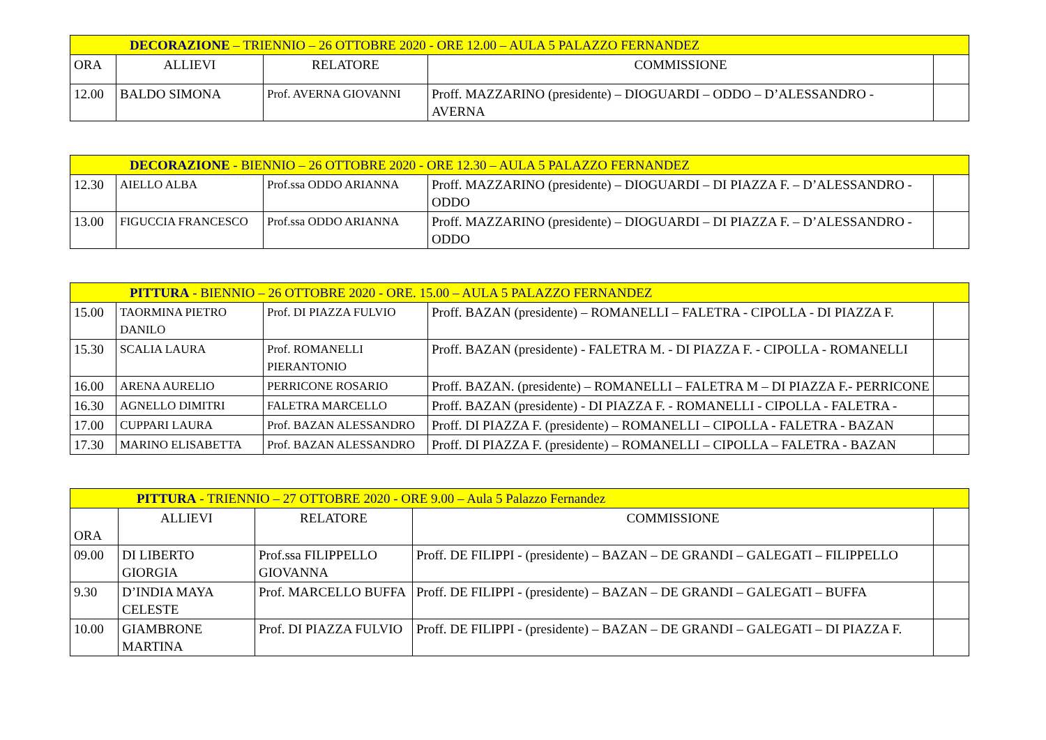| DECORAZIONE – TRIENNIO – 26 OTTOBRE 2020 - ORE 12.00 – AULA 5 PALAZZO FERNANDEZ | | | | |
| --- | --- | --- | --- | --- |
| ORA | ALLIEVI | RELATORE | COMMISSIONE | |
| 12.00 | BALDO SIMONA | Prof. AVERNA GIOVANNI | Proff. MAZZARINO (presidente) – DIOGUARDI – ODDO – D’ALESSANDRO - AVERNA | |
| DECORAZIONE - BIENNIO – 26 OTTOBRE 2020 - ORE 12.30 – AULA 5 PALAZZO FERNANDEZ | | | | |
| --- | --- | --- | --- | --- |
| 12.30 | AIELLO ALBA | Prof.ssa ODDO ARIANNA | Proff. MAZZARINO (presidente) – DIOGUARDI – DI PIAZZA F. – D’ALESSANDRO - ODDO | |
| 13.00 | FIGUCCIA FRANCESCO | Prof.ssa ODDO ARIANNA | Proff. MAZZARINO (presidente) – DIOGUARDI – DI PIAZZA F. – D’ALESSANDRO - ODDO | |
| PITTURA - BIENNIO – 26 OTTOBRE 2020 - ORE. 15.00 – AULA 5 PALAZZO FERNANDEZ | | | | |
| --- | --- | --- | --- | --- |
| 15.00 | TAORMINA PIETRO DANILO | Prof. DI PIAZZA FULVIO | Proff. BAZAN (presidente) – ROMANELLI – FALETRA - CIPOLLA - DI PIAZZA F. | |
| 15.30 | SCALIA LAURA | Prof. ROMANELLI PIERANTONIO | Proff. BAZAN (presidente) - FALETRA M. - DI PIAZZA F. - CIPOLLA - ROMANELLI | |
| 16.00 | ARENA AURELIO | PERRICONE ROSARIO | Proff. BAZAN. (presidente) – ROMANELLI – FALETRA M – DI PIAZZA F.- PERRICONE | |
| 16.30 | AGNELLO DIMITRI | FALETRA MARCELLO | Proff. BAZAN (presidente) - DI PIAZZA F. - ROMANELLI - CIPOLLA - FALETRA - | |
| 17.00 | CUPPARI LAURA | Prof. BAZAN ALESSANDRO | Proff. DI PIAZZA F. (presidente) – ROMANELLI – CIPOLLA - FALETRA - BAZAN | |
| 17.30 | MARINO ELISABETTA | Prof. BAZAN ALESSANDRO | Proff. DI PIAZZA F. (presidente) – ROMANELLI – CIPOLLA – FALETRA - BAZAN | |
| PITTURA - TRIENNIO – 27 OTTOBRE 2020 - ORE 9.00 – Aula 5 Palazzo Fernandez | | | | |
| --- | --- | --- | --- | --- |
| ORA | ALLIEVI | RELATORE | COMMISSIONE | |
| 09.00 | DI LIBERTO GIORGIA | Prof.ssa FILIPPELLO GIOVANNA | Proff. DE FILIPPI - (presidente) – BAZAN – DE GRANDI – GALEGATI – FILIPPELLO | |
| 9.30 | D’INDIA MAYA CELESTE | Prof. MARCELLO BUFFA | Proff. DE FILIPPI - (presidente) – BAZAN – DE GRANDI – GALEGATI – BUFFA | |
| 10.00 | GIAMBRONE MARTINA | Prof. DI PIAZZA FULVIO | Proff. DE FILIPPI - (presidente) – BAZAN – DE GRANDI – GALEGATI – DI PIAZZA F. | |